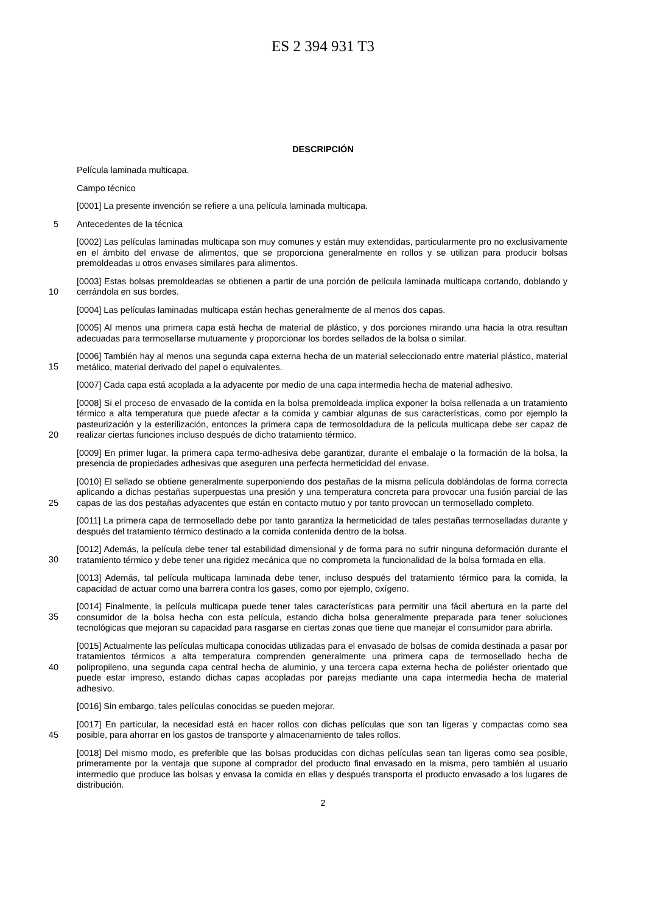ES 2 394 931 T3
DESCRIPCIÓN
Película laminada multicapa.
Campo técnico
[0001] La presente invención se refiere a una película laminada multicapa.
5
Antecedentes de la técnica
[0002] Las películas laminadas multicapa son muy comunes y están muy extendidas, particularmente pro no exclusivamente en el ámbito del envase de alimentos, que se proporciona generalmente en rollos y se utilizan para producir bolsas premoldeadas u otros envases similares para alimentos.
10
[0003] Estas bolsas premoldeadas se obtienen a partir de una porción de película laminada multicapa cortando, doblando y cerrándola en sus bordes.
[0004] Las películas laminadas multicapa están hechas generalmente de al menos dos capas.
[0005] Al menos una primera capa está hecha de material de plástico, y dos porciones mirando una hacia la otra resultan adecuadas para termosellarse mutuamente y proporcionar los bordes sellados de la bolsa o similar.
15
[0006] También hay al menos una segunda capa externa hecha de un material seleccionado entre material plástico, material metálico, material derivado del papel o equivalentes.
[0007] Cada capa está acoplada a la adyacente por medio de una capa intermedia hecha de material adhesivo.
20
[0008] Si el proceso de envasado de la comida en la bolsa premoldeada implica exponer la bolsa rellenada a un tratamiento térmico a alta temperatura que puede afectar a la comida y cambiar algunas de sus características, como por ejemplo la pasteurización y la esterilización, entonces la primera capa de termosoldadura de la película multicapa debe ser capaz de realizar ciertas funciones incluso después de dicho tratamiento térmico.
[0009] En primer lugar, la primera capa termo-adhesiva debe garantizar, durante el embalaje o la formación de la bolsa, la presencia de propiedades adhesivas que aseguren una perfecta hermeticidad del envase.
25
[0010] El sellado se obtiene generalmente superponiendo dos pestañas de la misma película doblándolas de forma correcta aplicando a dichas pestañas superpuestas una presión y una temperatura concreta para provocar una fusión parcial de las capas de las dos pestañas adyacentes que están en contacto mutuo y por tanto provocan un termosellado completo.
[0011] La primera capa de termosellado debe por tanto garantiza la hermeticidad de tales pestañas termoselladas durante y después del tratamiento térmico destinado a la comida contenida dentro de la bolsa.
30
[0012] Además, la película debe tener tal estabilidad dimensional y de forma para no sufrir ninguna deformación durante el tratamiento térmico y debe tener una rigidez mecánica que no comprometa la funcionalidad de la bolsa formada en ella.
[0013] Además, tal película multicapa laminada debe tener, incluso después del tratamiento térmico para la comida, la capacidad de actuar como una barrera contra los gases, como por ejemplo, oxígeno.
35
[0014] Finalmente, la película multicapa puede tener tales características para permitir una fácil abertura en la parte del consumidor de la bolsa hecha con esta película, estando dicha bolsa generalmente preparada para tener soluciones tecnológicas que mejoran su capacidad para rasgarse en ciertas zonas que tiene que manejar el consumidor para abrirla.
40
[0015] Actualmente las películas multicapa conocidas utilizadas para el envasado de bolsas de comida destinada a pasar por tratamientos térmicos a alta temperatura comprenden generalmente una primera capa de termosellado hecha de polipropileno, una segunda capa central hecha de aluminio, y una tercera capa externa hecha de poliéster orientado que puede estar impreso, estando dichas capas acopladas por parejas mediante una capa intermedia hecha de material adhesivo.
[0016] Sin embargo, tales películas conocidas se pueden mejorar.
45
[0017] En particular, la necesidad está en hacer rollos con dichas películas que son tan ligeras y compactas como sea posible, para ahorrar en los gastos de transporte y almacenamiento de tales rollos.
[0018] Del mismo modo, es preferible que las bolsas producidas con dichas películas sean tan ligeras como sea posible, primeramente por la ventaja que supone al comprador del producto final envasado en la misma, pero también al usuario intermedio que produce las bolsas y envasa la comida en ellas y después transporta el producto envasado a los lugares de distribución.
2